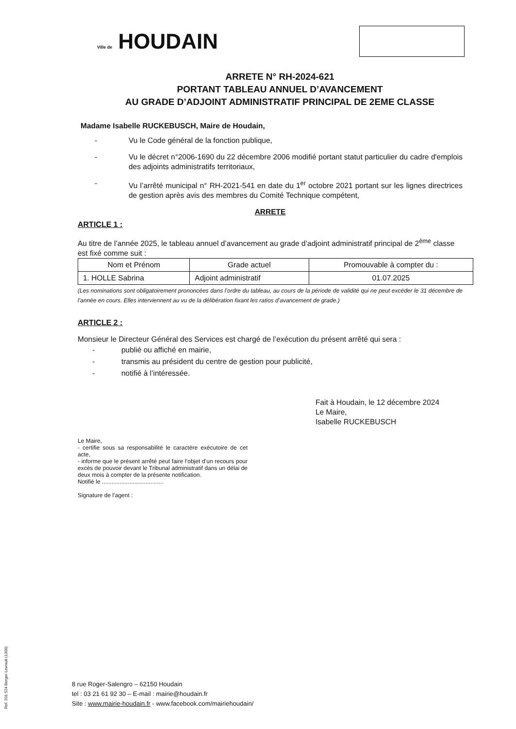Ville de HOUDAIN
ARRETE N° RH-2024-621
PORTANT TABLEAU ANNUEL D’AVANCEMENT
AU GRADE D’ADJOINT ADMINISTRATIF PRINCIPAL DE 2EME CLASSE
Madame Isabelle RUCKEBUSCH, Maire de Houdain,
- Vu le Code général de la fonction publique,
- Vu le décret n°2006-1690 du 22 décembre 2006 modifié portant statut particulier du cadre d'emplois des adjoints administratifs territoriaux,
- Vu l’arrêté municipal n° RH-2021-541 en date du 1<sup>er</sup> octobre 2021 portant sur les lignes directrices de gestion après avis des membres du Comité Technique compétent,
ARRETE
ARTICLE 1 :
Au titre de l’année 2025, le tableau annuel d’avancement au grade d’adjoint administratif principal de 2<sup>ème</sup> classe est fixé comme suit :
| Nom et Prénom | Grade actuel | Promouvable à compter du : |
| --- | --- | --- |
| 1. HOLLE Sabrina | Adjoint administratif | 01.07.2025 |
(Les nominations sont obligatoirement prononcées dans l’ordre du tableau, au cours de la période de validité qui ne peut excéder le 31 décembre de l’année en cours. Elles interviennent au vu de la délibération fixant les ratios d’avancement de grade.)
ARTICLE 2 :
Monsieur le Directeur Général des Services est chargé de l’exécution du présent arrêté qui sera :
- publié ou affiché en mairie,
- transmis au président du centre de gestion pour publicité,
- notifié à l’intéressée.
Fait à Houdain, le 12 décembre 2024
Le Maire,
Isabelle RUCKEBUSCH
Le Maire,
- certifie sous sa responsabilité le caractère exécutoire de cet acte,
- informe que le présent arrêté peut faire l’objet d’un recours pour excès de pouvoir devant le Tribunal administratif dans un délai de deux mois à compter de la présente notification.
Notifié le ......................................
Signature de l’agent :
Ref. 201 524 Berger-Levrault (1309)
8 rue Roger-Salengro – 62150 Houdain
tel : 03 21 61 92 30 – E-mail : mairie@houdain.fr
Site : www.mairie-houdain.fr - www.facebook.com/mairiehoudain/